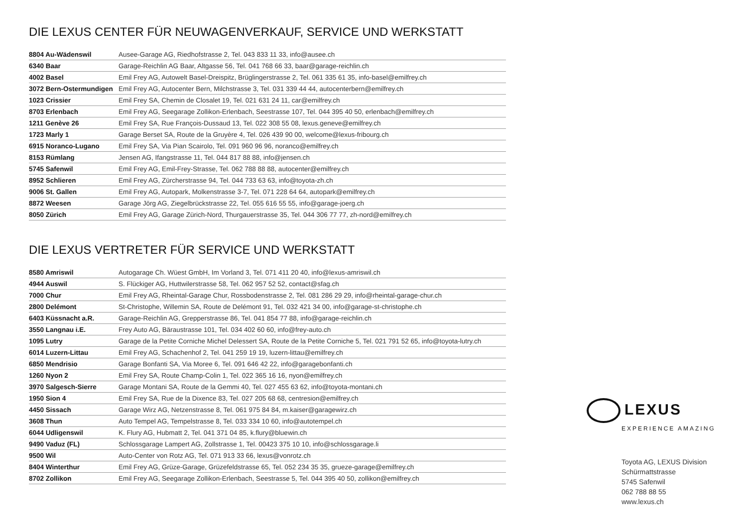DIE LEXUS CENTER FÜR NEUWAGENVERKAUF, SERVICE UND WERKSTATT
| 8804 Au-Wädenswil | Ausee-Garage AG, Riedhofstrasse 2, Tel. 043 833 11 33, info@ausee.ch |
| 6340 Baar | Garage-Reichlin AG Baar, Altgasse 56, Tel. 041 768 66 33, baar@garage-reichlin.ch |
| 4002 Basel | Emil Frey AG, Autowelt Basel-Dreispitz, Brüglingerstrasse 2, Tel. 061 335 61 35, info-basel@emilfrey.ch |
| 3072 Bern-Ostermundigen | Emil Frey AG, Autocenter Bern, Milchstrasse 3, Tel. 031 339 44 44, autocenterbern@emilfrey.ch |
| 1023 Crissier | Emil Frey SA, Chemin de Closalet 19, Tel. 021 631 24 11, car@emilfrey.ch |
| 8703 Erlenbach | Emil Frey AG, Seegarage Zollikon-Erlenbach, Seestrasse 107, Tel. 044 395 40 50, erlenbach@emilfrey.ch |
| 1211 Genève 26 | Emil Frey SA, Rue François-Dussaud 13, Tel. 022 308 55 08, lexus.geneve@emilfrey.ch |
| 1723 Marly 1 | Garage Berset SA, Route de la Gruyère 4, Tel. 026 439 90 00, welcome@lexus-fribourg.ch |
| 6915 Noranco-Lugano | Emil Frey SA, Via Pian Scairolo, Tel. 091 960 96 96, noranco@emilfrey.ch |
| 8153 Rümlang | Jensen AG, Ifangstrasse 11, Tel. 044 817 88 88, info@jensen.ch |
| 5745 Safenwil | Emil Frey AG, Emil-Frey-Strasse, Tel. 062 788 88 88, autocenter@emilfrey.ch |
| 8952 Schlieren | Emil Frey AG, Zürcherstrasse 94, Tel. 044 733 63 63, info@toyota-zh.ch |
| 9006 St. Gallen | Emil Frey AG, Autopark, Molkenstrasse 3-7, Tel. 071 228 64 64, autopark@emilfrey.ch |
| 8872 Weesen | Garage Jörg AG, Ziegelbrückstrasse 22, Tel. 055 616 55 55, info@garage-joerg.ch |
| 8050 Zürich | Emil Frey AG, Garage Zürich-Nord, Thurgauerstrasse 35, Tel. 044 306 77 77, zh-nord@emilfrey.ch |
DIE LEXUS VERTRETER FÜR SERVICE UND WERKSTATT
| 8580 Amriswil | Autogarage Ch. Wüest GmbH, Im Vorland 3, Tel. 071 411 20 40, info@lexus-amriswil.ch |
| 4944 Auswil | S. Flückiger AG, Huttwilerstrasse 58, Tel. 062 957 52 52, contact@sfag.ch |
| 7000 Chur | Emil Frey AG, Rheintal-Garage Chur, Rossbodenstrasse 2, Tel. 081 286 29 29, info@rheintal-garage-chur.ch |
| 2800 Delémont | St-Christophe, Willemin SA, Route de Delémont 91, Tel. 032 421 34 00, info@garage-st-christophe.ch |
| 6403 Küssnacht a.R. | Garage-Reichlin AG, Grepperstrasse 86, Tel. 041 854 77 88, info@garage-reichlin.ch |
| 3550 Langnau i.E. | Frey Auto AG, Bäraustrasse 101, Tel. 034 402 60 60, info@frey-auto.ch |
| 1095 Lutry | Garage de la Petite Corniche Michel Delessert SA, Route de la Petite Corniche 5, Tel. 021 791 52 65, info@toyota-lutry.ch |
| 6014 Luzern-Littau | Emil Frey AG, Schachenhof 2, Tel. 041 259 19 19, luzern-littau@emilfrey.ch |
| 6850 Mendrisio | Garage Bonfanti SA, Via Moree 6, Tel. 091 646 42 22, info@garagebonfanti.ch |
| 1260 Nyon 2 | Emil Frey SA, Route Champ-Colin 1, Tel. 022 365 16 16, nyon@emilfrey.ch |
| 3970 Salgesch-Sierre | Garage Montani SA, Route de la Gemmi 40, Tel. 027 455 63 62, info@toyota-montani.ch |
| 1950 Sion 4 | Emil Frey SA, Rue de la Dixence 83, Tel. 027 205 68 68, centresion@emilfrey.ch |
| 4450 Sissach | Garage Wirz AG, Netzenstrasse 8, Tel. 061 975 84 84, m.kaiser@garagewirz.ch |
| 3608 Thun | Auto Tempel AG, Tempelstrasse 8, Tel. 033 334 10 60, info@autotempel.ch |
| 6044 Udligenswil | K. Flury AG, Hubmatt 2, Tel. 041 371 04 85, k.flury@bluewin.ch |
| 9490 Vaduz (FL) | Schlossgarage Lampert AG, Zollstrasse 1, Tel. 00423 375 10 10, info@schlossgarage.li |
| 9500 Wil | Auto-Center von Rotz AG, Tel. 071 913 33 66, lexus@vonrotz.ch |
| 8404 Winterthur | Emil Frey AG, Grüze-Garage, Grüzefeldstrasse 65, Tel. 052 234 35 35, grueze-garage@emilfrey.ch |
| 8702 Zollikon | Emil Frey AG, Seegarage Zollikon-Erlenbach, Seestrasse 5, Tel. 044 395 40 50, zollikon@emilfrey.ch |
LEXUS
EXPERIENCE AMAZING
Toyota AG, LEXUS Division
Schürmattstrasse
5745 Safenwil
062 788 88 55
www.lexus.ch